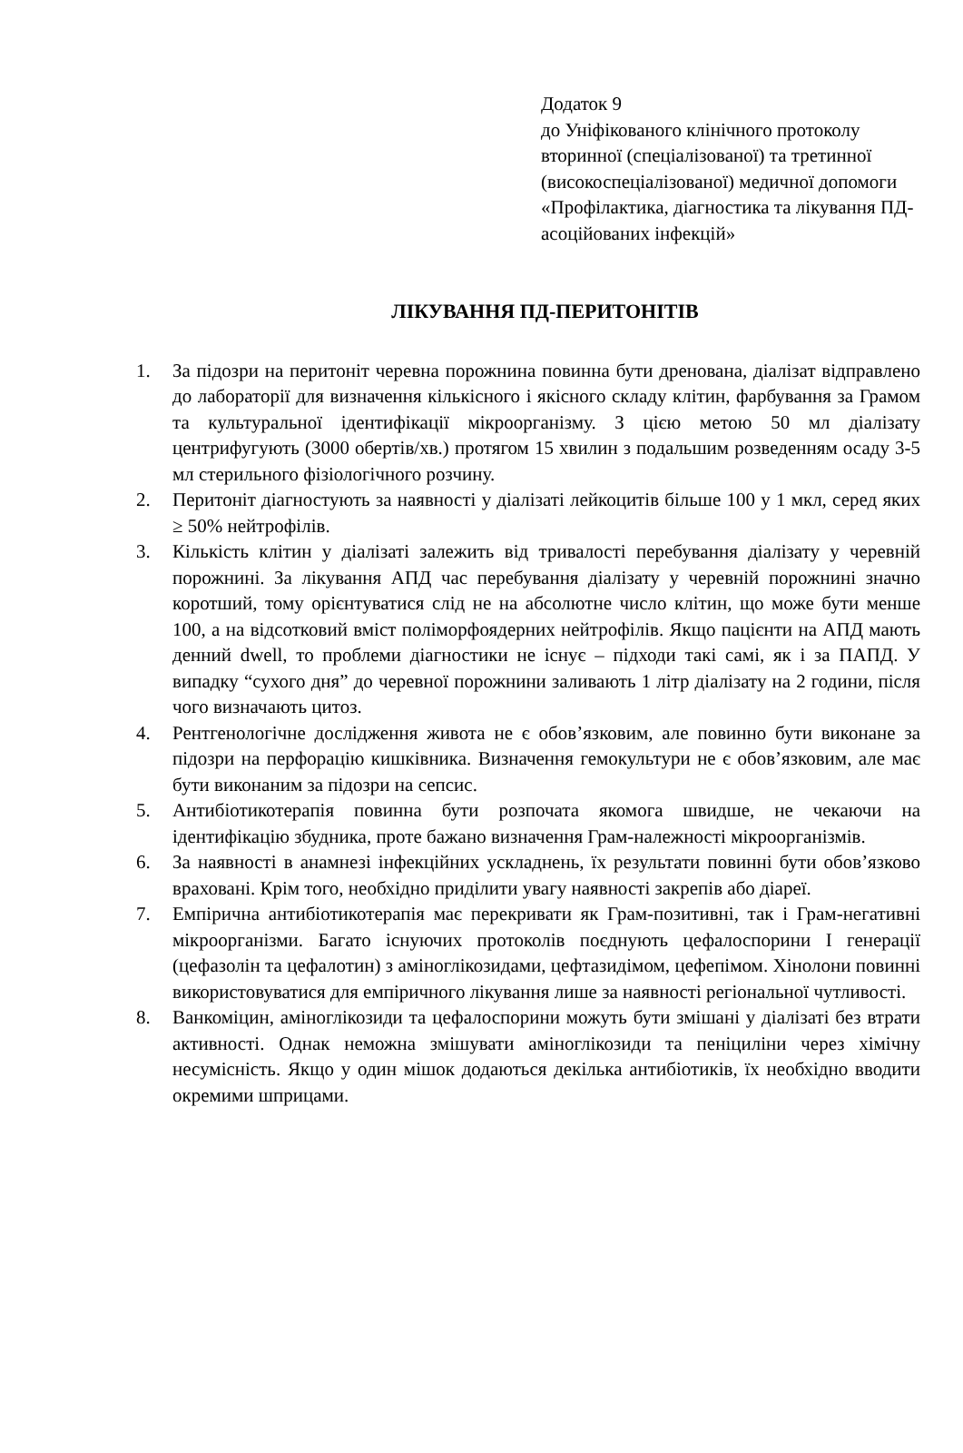Додаток 9
до Уніфікованого клінічного протоколу вторинної (спеціалізованої) та третинної (високоспеціалізованої) медичної допомоги «Профілактика, діагностика та лікування ПД-асоційованих інфекцій»
ЛІКУВАННЯ ПД-ПЕРИТОНІТІВ
1. За підозри на перитоніт черевна порожнина повинна бути дренована, діалізат відправлено до лабораторії для визначення кількісного і якісного складу клітин, фарбування за Грамом та культуральної ідентифікації мікроорганізму. З цією метою 50 мл діалізату центрифугують (3000 обертів/хв.) протягом 15 хвилин з подальшим розведенням осаду 3-5 мл стерильного фізіологічного розчину.
2. Перитоніт діагностують за наявності у діалізаті лейкоцитів більше 100 у 1 мкл, серед яких ≥ 50% нейтрофілів.
3. Кількість клітин у діалізаті залежить від тривалості перебування діалізату у черевній порожнині. За лікування АПД час перебування діалізату у черевній порожнині значно коротший, тому орієнтуватися слід не на абсолютне число клітин, що може бути менше 100, а на відсотковий вміст поліморфоядерних нейтрофілів. Якщо пацієнти на АПД мають денний dwell, то проблеми діагностики не існує – підходи такі самі, як і за ПАПД. У випадку “сухого дня” до черевної порожнини заливають 1 літр діалізату на 2 години, після чого визначають цитоз.
4. Рентгенологічне дослідження живота не є обов’язковим, але повинно бути виконане за підозри на перфорацію кишківника. Визначення гемокультури не є обов’язковим, але має бути виконаним за підозри на сепсис.
5. Антибіотикотерапія повинна бути розпочата якомога швидше, не чекаючи на ідентифікацію збудника, проте бажано визначення Грам-належності мікроорганізмів.
6. За наявності в анамнезі інфекційних ускладнень, їх результати повинні бути обов’язково враховані. Крім того, необхідно приділити увагу наявності закрепів або діареї.
7. Емпірична антибіотикотерапія має перекривати як Грам-позитивні, так і Грам-негативні мікроорганізми. Багато існуючих протоколів поєднують цефалоспорини І генерації (цефазолін та цефалотин) з аміноглікозидами, цефтазидімом, цефепімом. Хінолони повинні використовуватися для емпіричного лікування лише за наявності регіональної чутливості.
8. Ванкоміцин, аміноглікозиди та цефалоспорини можуть бути змішані у діалізаті без втрати активності. Однак неможна змішувати аміноглікозиди та пеніциліни через хімічну несумісність. Якщо у один мішок додаються декілька антибіотиків, їх необхідно вводити окремими шприцами.